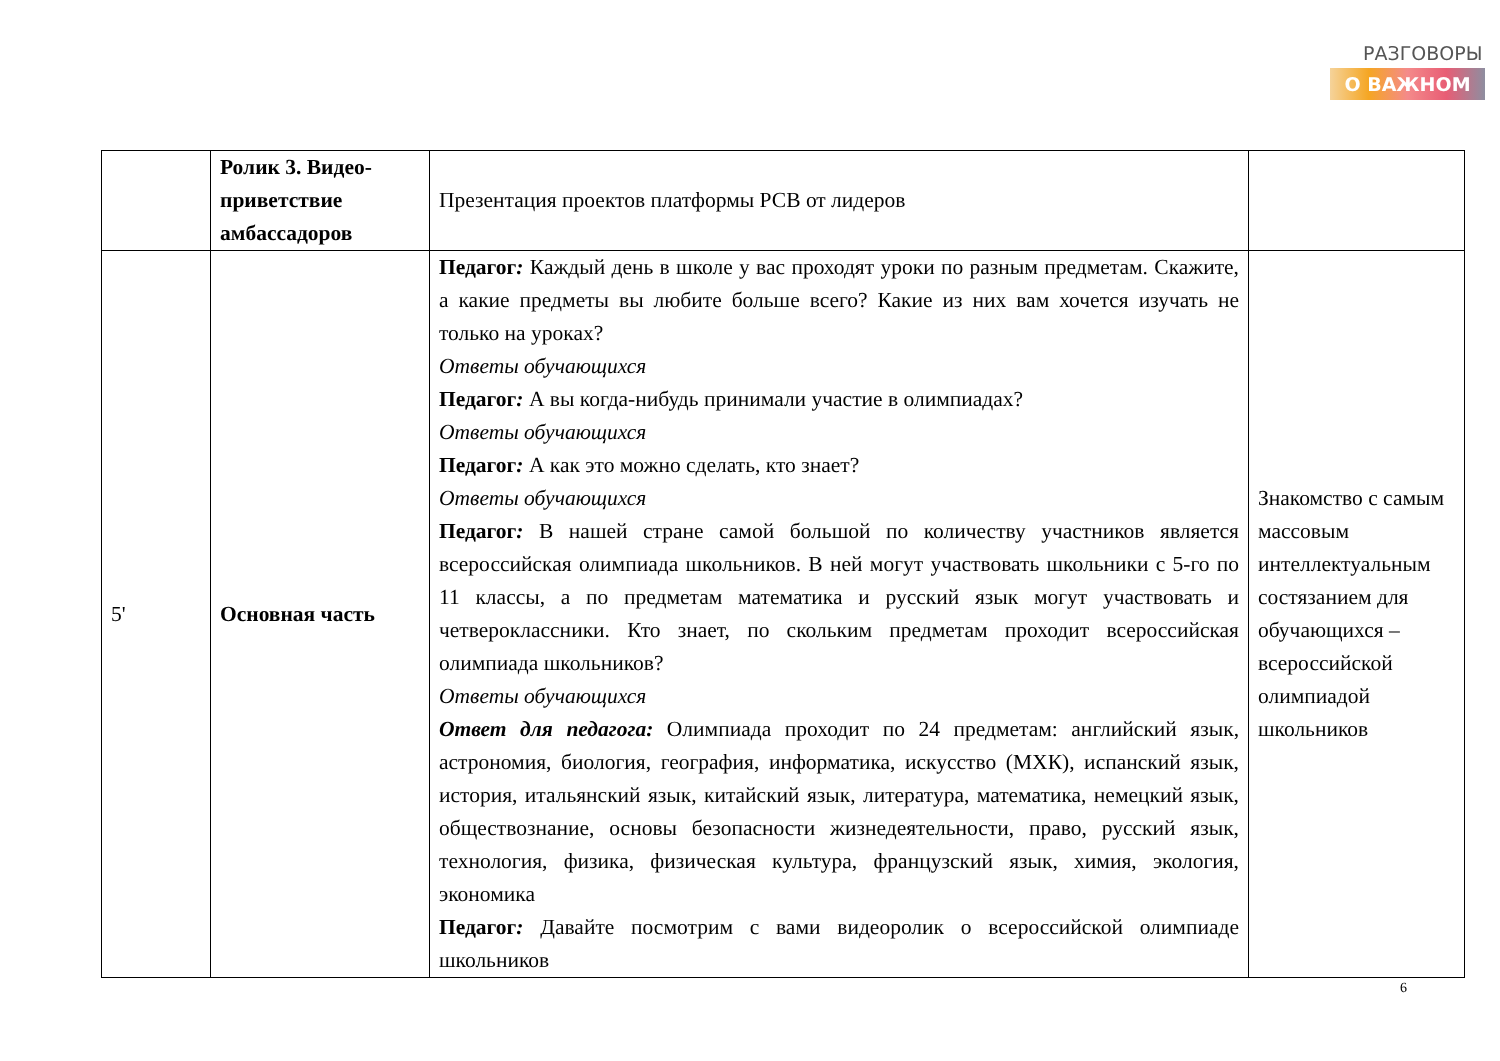РАЗГОВОРЫ
О ВАЖНОМ
| | Ролик 3. Видео-приветствие амбассадоров | Презентация проектов платформы РСВ от лидеров | |
| 5' | Основная часть | Педагог : Каждый день в школе у вас проходят уроки по разным предметам. Скажите, а какие предметы вы любите больше всего? Какие из них вам хочется изучать не только на уроках? Ответы обучающихся Педагог : А вы когда-нибудь принимали участие в олимпиадах? Ответы обучающихся Педагог : А как это можно сделать, кто знает? Ответы обучающихся Педагог : В нашей стране самой большой по количеству участников является всероссийская олимпиада школьников. В ней могут участвовать школьники с 5-го по 11 классы, а по предметам математика и русский язык могут участвовать и четвероклассники. Кто знает, по скольким предметам проходит всероссийская олимпиада школьников? Ответы обучающихся Ответ для педагога: Олимпиада проходит по 24 предметам: английский язык, астрономия, биология, география, информатика, искусство (МХК), испанский язык, история, итальянский язык, китайский язык, литература, математика, немецкий язык, обществознание, основы безопасности жизнедеятельности, право, русский язык, технология, физика, физическая культура, французский язык, химия, экология, экономика Педагог : Давайте посмотрим с вами видеоролик о всероссийской олимпиаде школьников | Знакомство с самым массовым интеллектуальным состязанием для обучающихся – всероссийской олимпиадой школьников |
6